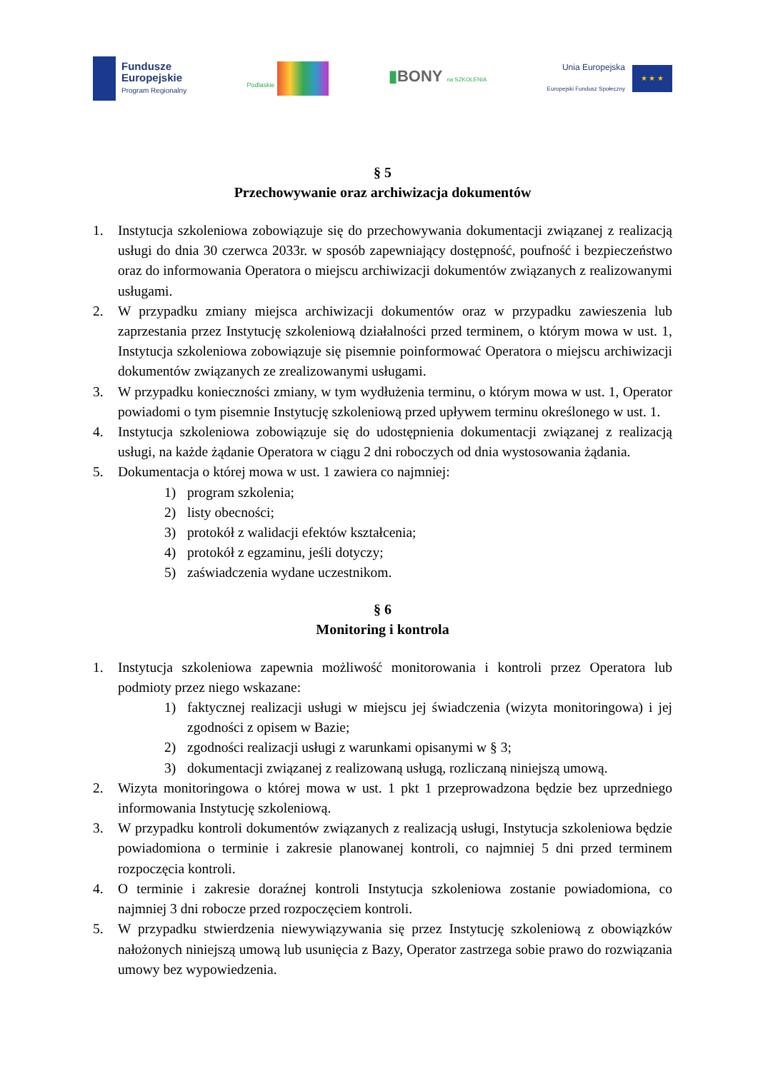Fundusze
Europejskie
Program Regionalny
Podlaskie
▮BONY na SZKOLENIA
Unia Europejska
Europejski Fundusz Społeczny
★ ★ ★
§ 5
Przechowywanie oraz archiwizacja dokumentów
1. Instytucja szkoleniowa zobowiązuje się do przechowywania dokumentacji związanej z realizacją usługi do dnia 30 czerwca 2033r. w sposób zapewniający dostępność, poufność i bezpieczeństwo oraz do informowania Operatora o miejscu archiwizacji dokumentów związanych z realizowanymi usługami.
2. W przypadku zmiany miejsca archiwizacji dokumentów oraz w przypadku zawieszenia lub zaprzestania przez Instytucję szkoleniową działalności przed terminem, o którym mowa w ust. 1, Instytucja szkoleniowa zobowiązuje się pisemnie poinformować Operatora o miejscu archiwizacji dokumentów związanych ze zrealizowanymi usługami.
3. W przypadku konieczności zmiany, w tym wydłużenia terminu, o którym mowa w ust. 1, Operator powiadomi o tym pisemnie Instytucję szkoleniową przed upływem terminu określonego w ust. 1.
4. Instytucja szkoleniowa zobowiązuje się do udostępnienia dokumentacji związanej z realizacją usługi, na każde żądanie Operatora w ciągu 2 dni roboczych od dnia wystosowania żądania.
5. Dokumentacja o której mowa w ust. 1 zawiera co najmniej:
1) program szkolenia;
2) listy obecności;
3) protokół z walidacji efektów kształcenia;
4) protokół z egzaminu, jeśli dotyczy;
5) zaświadczenia wydane uczestnikom.
§ 6
Monitoring i kontrola
1. Instytucja szkoleniowa zapewnia możliwość monitorowania i kontroli przez Operatora lub podmioty przez niego wskazane:
1) faktycznej realizacji usługi w miejscu jej świadczenia (wizyta monitoringowa) i jej zgodności z opisem w Bazie;
2) zgodności realizacji usługi z warunkami opisanymi w § 3;
3) dokumentacji związanej z realizowaną usługą, rozliczaną niniejszą umową.
2. Wizyta monitoringowa o której mowa w ust. 1 pkt 1 przeprowadzona będzie bez uprzedniego informowania Instytucję szkoleniową.
3. W przypadku kontroli dokumentów związanych z realizacją usługi, Instytucja szkoleniowa będzie powiadomiona o terminie i zakresie planowanej kontroli, co najmniej 5 dni przed terminem rozpoczęcia kontroli.
4. O terminie i zakresie doraźnej kontroli Instytucja szkoleniowa zostanie powiadomiona, co najmniej 3 dni robocze przed rozpoczęciem kontroli.
5. W przypadku stwierdzenia niewywiązywania się przez Instytucję szkoleniową z obowiązków nałożonych niniejszą umową lub usunięcia z Bazy, Operator zastrzega sobie prawo do rozwiązania umowy bez wypowiedzenia.